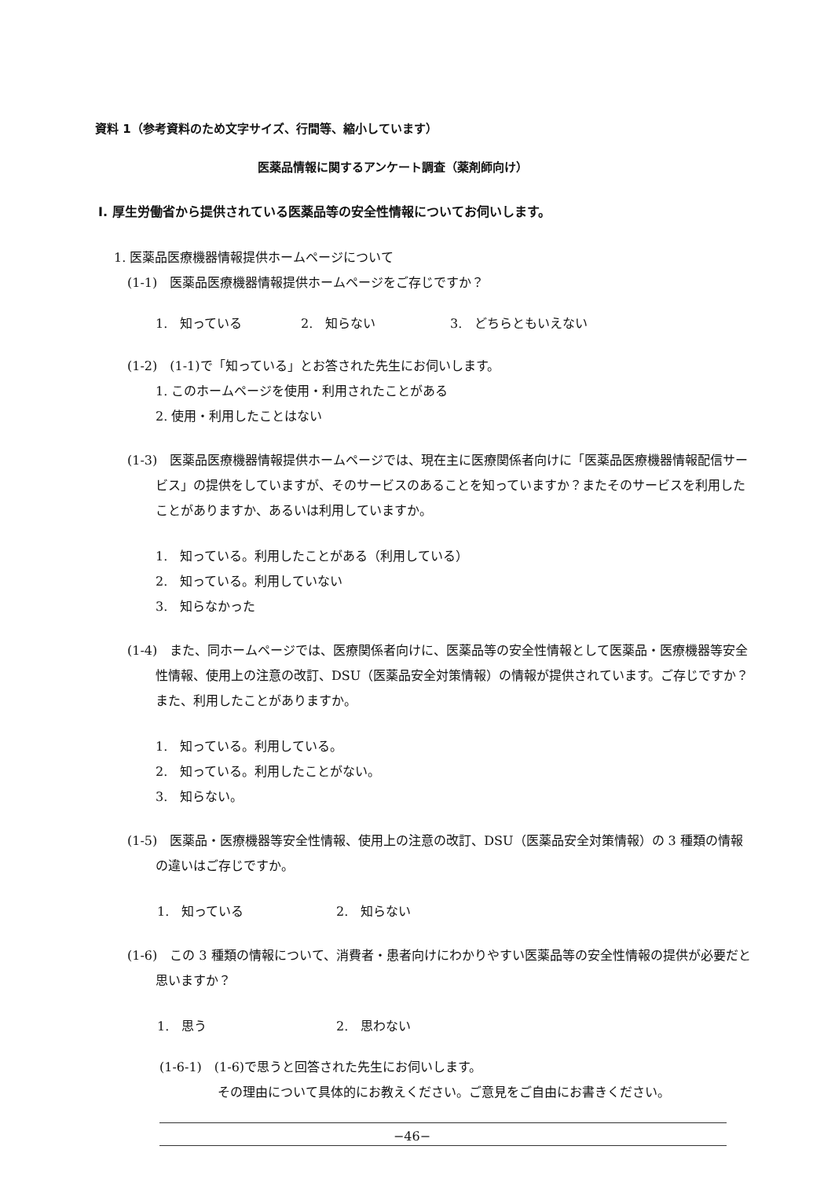資料 1（参考資料のため文字サイズ、行間等、縮小しています）
医薬品情報に関するアンケート調査（薬剤師向け）
Ⅰ. 厚生労働省から提供されている医薬品等の安全性情報についてお伺いします。
1. 医薬品医療機器情報提供ホームページについて
(1-1)　医薬品医療機器情報提供ホームページをご存じですか？
1.　知っている 2.　知らない 3.　どちらともいえない
(1-2)　(1-1)で「知っている」とお答された先生にお伺いします。
1. このホームページを使用・利用されたことがある
2. 使用・利用したことはない
(1-3)　医薬品医療機器情報提供ホームページでは、現在主に医療関係者向けに「医薬品医療機器情報配信サービス」の提供をしていますが、そのサービスのあることを知っていますか？またそのサービスを利用したことがありますか、あるいは利用していますか。
1.　知っている。利用したことがある（利用している）
2.　知っている。利用していない
3.　知らなかった
(1-4)　また、同ホームページでは、医療関係者向けに、医薬品等の安全性情報として医薬品・医療機器等安全性情報、使用上の注意の改訂、DSU（医薬品安全対策情報）の情報が提供されています。ご存じですか？また、利用したことがありますか。
1.　知っている。利用している。
2.　知っている。利用したことがない。
3.　知らない。
(1-5)　医薬品・医療機器等安全性情報、使用上の注意の改訂、DSU（医薬品安全対策情報）の 3 種類の情報の違いはご存じですか。
1.　知っている 2.　知らない
(1-6)　この 3 種類の情報について、消費者・患者向けにわかりやすい医薬品等の安全性情報の提供が必要だと思いますか？
1.　思う 2.　思わない
(1-6-1)　(1-6)で思うと回答された先生にお伺いします。
その理由について具体的にお教えください。ご意見をご自由にお書きください。
−46−